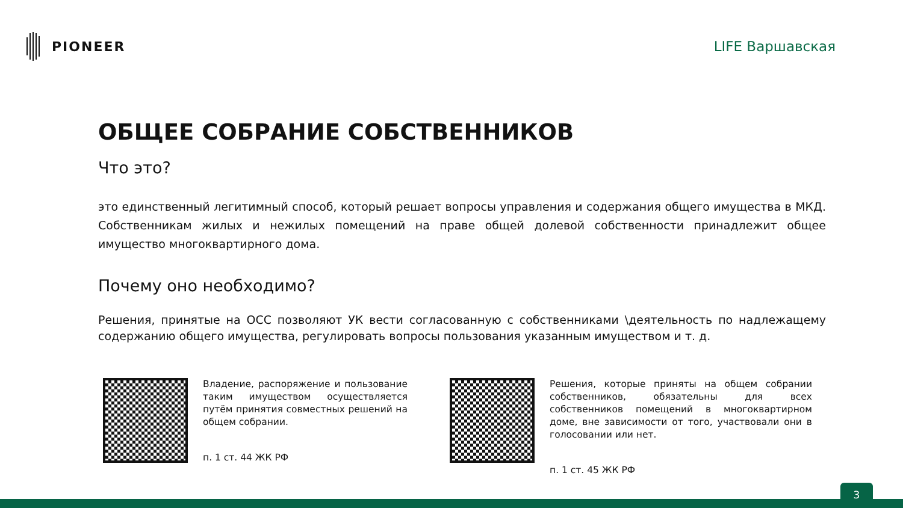PIONEER LIFE Варшавская
ОБЩЕЕ СОБРАНИЕ СОБСТВЕННИКОВ
Что это?
это единственный легитимный способ, который решает вопросы управления и содержания общего имущества в МКД. Собственникам жилых и нежилых помещений на праве общей долевой собственности принадлежит общее имущество многоквартирного дома.
Почему оно необходимо?
Решения, принятые на ОСС позволяют УК вести согласованную с собственниками \деятельность по надлежащему содержанию общего имущества, регулировать вопросы пользования указанным имуществом и т. д.
Владение, распоряжение и пользование таким имуществом осуществляется путём принятия совместных решений на общем собрании.
п. 1 ст. 44 ЖК РФ
Решения, которые приняты на общем собрании собственников, обязательны для всех собственников помещений в многоквартирном доме, вне зависимости от того, участвовали они в голосовании или нет.
п. 1 ст. 45 ЖК РФ
3